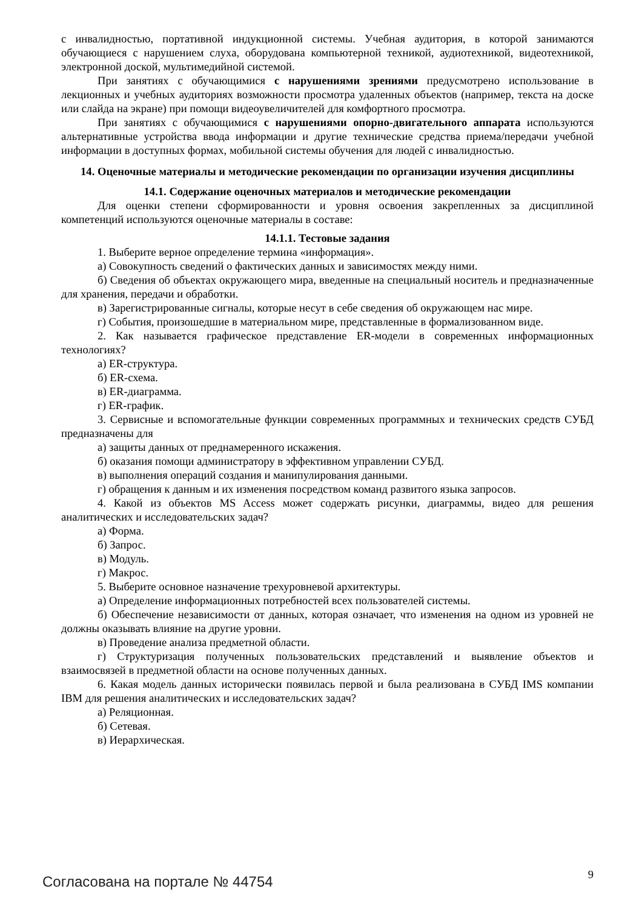с инвалидностью, портативной индукционной системы. Учебная аудитория, в которой занимаются обучающиеся с нарушением слуха, оборудована компьютерной техникой, аудиотехникой, видеотехникой, электронной доской, мультимедийной системой.
При занятиях с обучающимися с нарушениями зрениями предусмотрено использование в лекционных и учебных аудиториях возможности просмотра удаленных объектов (например, текста на доске или слайда на экране) при помощи видеоувеличителей для комфортного просмотра.
При занятиях с обучающимися с нарушениями опорно-двигательного аппарата используются альтернативные устройства ввода информации и другие технические средства приема/передачи учебной информации в доступных формах, мобильной системы обучения для людей с инвалидностью.
14. Оценочные материалы и методические рекомендации по организации изучения дисциплины
14.1. Содержание оценочных материалов и методические рекомендации
Для оценки степени сформированности и уровня освоения закрепленных за дисциплиной компетенций используются оценочные материалы в составе:
14.1.1. Тестовые задания
1. Выберите верное определение термина «информация».
а) Совокупность сведений о фактических данных и зависимостях между ними.
б) Сведения об объектах окружающего мира, введенные на специальный носитель и предназначенные для хранения, передачи и обработки.
в) Зарегистрированные сигналы, которые несут в себе сведения об окружающем нас мире.
г) События, произошедшие в материальном мире, представленные в формализованном виде.
2. Как называется графическое представление ER-модели в современных информационных технологиях?
а) ER-структура.
б) ER-схема.
в) ER-диаграмма.
г) ER-график.
3. Сервисные и вспомогательные функции современных программных и технических средств СУБД предназначены для
а) защиты данных от преднамеренного искажения.
б) оказания помощи администратору в эффективном управлении СУБД.
в) выполнения операций создания и манипулирования данными.
г) обращения к данным и их изменения посредством команд развитого языка запросов.
4. Какой из объектов MS Access может содержать рисунки, диаграммы, видео для решения аналитических и исследовательских задач?
а) Форма.
б) Запрос.
в) Модуль.
г) Макрос.
5. Выберите основное назначение трехуровневой архитектуры.
а) Определение информационных потребностей всех пользователей системы.
б) Обеспечение независимости от данных, которая означает, что изменения на одном из уровней не должны оказывать влияние на другие уровни.
в) Проведение анализа предметной области.
г) Структуризация полученных пользовательских представлений и выявление объектов и взаимосвязей в предметной области на основе полученных данных.
6. Какая модель данных исторически появилась первой и была реализована в СУБД IMS компании IBM для решения аналитических и исследовательских задач?
а) Реляционная.
б) Сетевая.
в) Иерархическая.
Согласована на портале № 44754 9